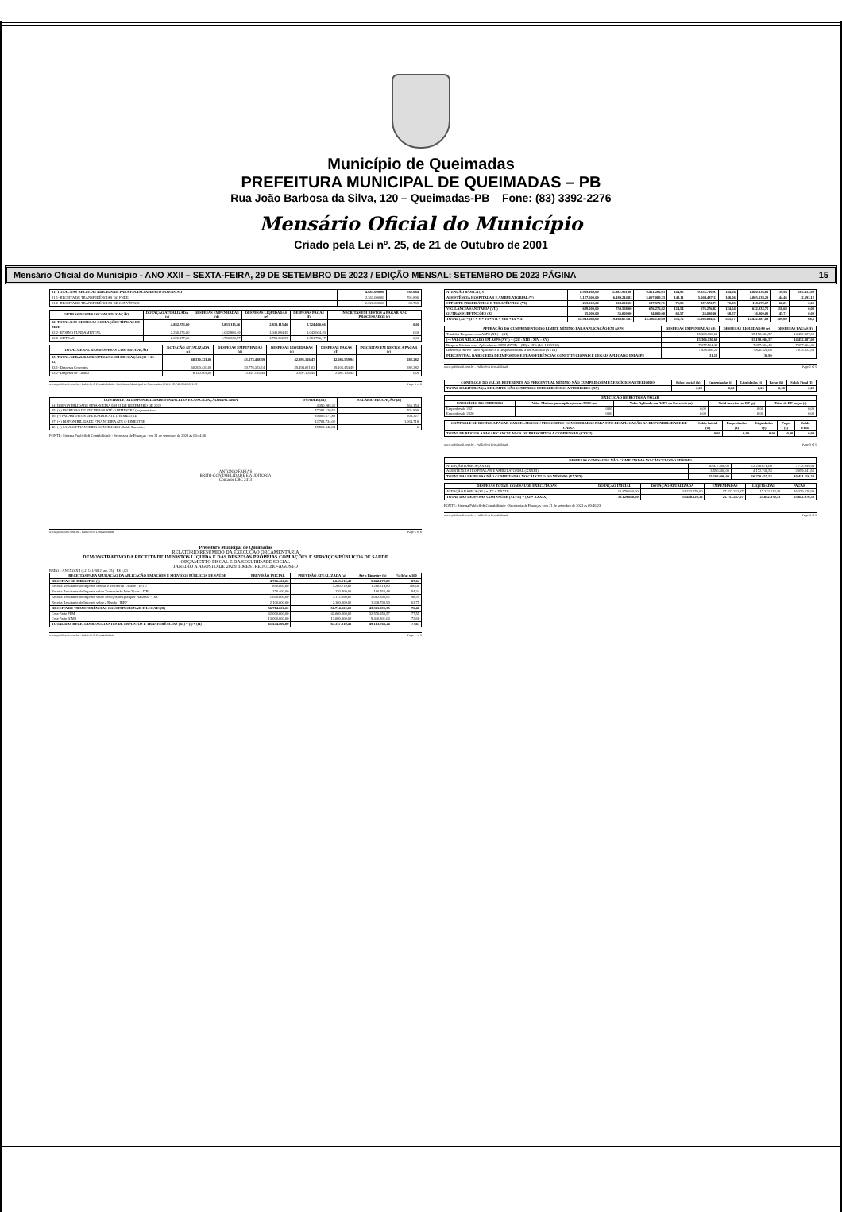Município de Queimadas
PREFEITURA MUNICIPAL DE QUEIMADAS – PB
Rua João Barbosa da Silva, 120 – Queimadas-PB Fone: (83) 3392-2276
Mensário Oficial do Município
Criado pela Lei nº. 25, de 21 de Outubro de 2001
Mensário Oficial do Município - ANO XXII – SEXTA-FEIRA, 29 DE SETEMBRO DE 2023 / EDIÇÃO MENSAL: SETEMBRO DE 2023 PÁGINA 15
| 31- TOTAL DAS RECEITAS ADICIONAIS PARA FINANCIAMENTO DO ENSINO | 4.683.000,00 | 782.684, |
| 31.1- RECEITA DE TRANSFERÊNCIAS DO FNDE | 2.363.000,00 | 701.890, |
| 31.2- RECEITA DE TRANSFERÊNCIAS DE CONVÊNIOS | 2.320.000,00 | 80.793, |
| OUTRAS DESPESAS COM EDUCAÇÃO | DOTAÇÃO ATUALIZADA (c) | DESPESAS EMPENHADAS (d) | DESPESAS LIQUIDADAS (e) | DESPESAS PAGAS (f) | INSCRITAS EM RESTOS A PAGAR NÃO PROCESSADOS (g) |
| --- | --- | --- | --- | --- | --- |
| 32- TOTAL DAS DESPESAS COM AÇÕES TÍPICAS DE MDE | 4.882.753,00 | 2.833.115,46 | 2.833.115,46 | 2.724.400,66 | 0,00 |
| 32.2- ENSINO FUNDAMENTAL | 2.256.576,00 | 1.042.884,49 | 1.042.884,49 | 1.042.604,49 | 0,00 |
| 32.8- OUTRAS | 2.320.177,00 | 1.790.230,97 | 1.790.230,97 | 1.681.796,17 | 0,00 |
| TOTAL GERAL DAS DESPESAS COM EDUCAÇÃO | DOTAÇÃO ATUALIZADA (c) | DESPESAS EMPENHADAS (d) | DESPESAS LIQUIDADAS (e) | DESPESAS PAGAS (f) | INSCRITAS EM RESTOS A PAGAR (g) |
| --- | --- | --- | --- | --- | --- |
| 33- TOTAL GERAL DAS DESPESAS COM EDUCAÇÃO (10 + 20 + 32) | 68.330.321,00 | 43.173.408,59 | 42.891.126,47 | 42.086.559,94 | 282.282, |
| 33.1- Despesas Correntes | 60.209.420,00 | 39.776.303,14 | 39.494.021,02 | 39.105.454,49 | 282.282, |
| 33.2- Despesas de Capital | 8.120.901,00 | 3.397.105,45 | 3.397.105,45 | 2.981.105,45 | 0,00 |
www.publicsoft.com.br - PublicSoft Contabilidade - Prefeitura Municipal de Queimadas CNPJ: 08.742.264/0001-22 Page 5 of 6
| CONTROLE DA DISPONIBILIDADE FINANCEIRA E CONCILIAÇÃO BANCÁRIA | FUNDEB (ah) | SALÁRIO EDUCAÇÃO (ai) |
| --- | --- | --- |
| 34- DISPONIBILIDADE FINANCEIRA EM 31 DE DEZEMBRO DE 2022 | 4.390.285,35 | 566.154, |
| 35- (+) INGRESSO DE RECURSOS ATÉ O BIMESTRE (orçamentário) | 47.381.120,55 | 701.890, |
| 36- (-) PAGAMENTOS EFETUADOS ATÉ O BIMESTRE | 39.066.671,88 | 203.327, |
| 37- (=) DISPONIBILIDADE FINANCEIRA ATÉ O BIMESTRE | 12.704.734,02 | 1.064.718, |
| 40- (=) SALDO FINANCEIRO CONCILIADO (Saldo Bancário) | 15.569.540,84 | 0, |
FONTE: Sistema PublicSoft Contabilidade - Secretaria de Finanças - em 21 de setembro de 2023 às 09:44:36
ANTONIO FARIAS
BRITO-CONTABILIDADE E AUDITORIA
Contador CRC 2413
www.publicsoft.com.br - PublicSoft Contabilidade Page 6 of 6
Prefeitura Municipal de Queimadas
RELATÓRIO RESUMIDO DA EXECUÇÃO ORÇAMENTÁRIA
DEMONSTRATIVO DA RECEITA DE IMPOSTOS LÍQUIDA E DAS DESPESAS PRÓPRIAS COM AÇÕES E SERVIÇOS PÚBLICOS DE SAÚDE
ORÇAMENTO FISCAL E DA SEGURIDADE SOCIAL
JANEIRO A AGOSTO DE 2023/BIMESTRE JULHO-AGOSTO
RREO – ANEXO XII (LC 141/2012, art. 35) R$ 1,00
| RECEITAS PARA APURAÇÃO DA APLICAÇÃO EM AÇÕES E SERVIÇOS PÚBLICOS DE SAÚDE | PREVISÃO INICIAL | PREVISÃO ATUALIZADA (a) | Até o Bimestre (b) | % (b/a) x 100 |
| --- | --- | --- | --- | --- |
| RECEITAS DE IMPOSTOS (I) | 4.760.400,00 | 6.643.010,42 | 5.822.172,89 | 87,64 |
| Receita Resultante do Imposto Predial e Territorial Urbano - IPTU | 850.000,00 | 1.260.219,80 | 1.260.219,80 | 100,00 |
| Receita Resultante do Imposto sobre Transmissão Inter Vivos - ITBI | 170.400,00 | 170.400,00 | 160.763,48 | 94,34 |
| Receita Resultante do Imposto sobre Serviços de Qualquer Natureza - ISS | 1.640.000,00 | 3.112.390,62 | 3.062.390,62 | 98,39 |
| Receita Resultante do Imposto sobre a Renda - IRRF | 2.100.000,00 | 2.100.000,00 | 1.338.798,99 | 63,75 |
| RECEITA DE TRANSFERÊNCIAS CONSTITUCIONAIS E LEGAIS (II) | 56.714.000,00 | 56.714.000,00 | 43.361.590,35 | 76,46 |
| Cota-Parte FPM | 42.000.000,00 | 42.000.000,00 | 32.570.958,57 | 77,55 |
| Cota-Parte ICMS | 13.000.000,00 | 13.000.000,00 | 9.446.301,04 | 72,66 |
| TOTAL DAS RECEITAS RESULTANTES DE IMPOSTOS E TRANFERÊNCIAS (III) = (I) + (II) | 61.474.400,00 | 63.357.010,42 | 49.183.763,24 | 77,63 |
www.publicsoft.com.br - PublicSoft Contabilidade Page 1 of 5
| ATENÇÃO BÁSICA (IV) | 8.939.160,00 | 11.982.901,00 | 9.461.202,93 | 144,95 | 9.355.749,93 | 144,04 | 8.880.836,01 | 139,94 | 105.453,00 |
| ASSISTÊNCIA HOSPITALAR E AMBULATORIAL (V) | 5.127.500,00 | 6.189.214,83 | 5.007.080,23 | 148,11 | 5.004.487,11 | 148,06 | 4.805.138,29 | 144,46 | 2.593,12 |
| SUPORTE PROFILÁTICO E TERAPÊUTICO (VI) | 203.000,00 | 203.000,00 | 137.570,71 | 70,55 | 137.570,71 | 70,55 | 118.579,07 | 60,81 | 0,00 |
| VIGILÂNCIA SANITÁRIA (VII) | 639.000,00 | 759.558,00 | 676.276,82 | 124,54 | 676.276,82 | 124,54 | 632.333,71 | 118,68 | 0,00 |
| OUTRAS SUBFUNÇÕES (X) | 35.000,00 | 35.000,00 | 24.000,00 | 68,57 | 24.000,00 | 68,57 | 16.000,00 | 45,71 | 0,00 |
| TOTAL (XI) = (IV + V + VI + VII + VIII + IX + X) | 14.943.660,00 | 19.169.673,83 | 15.306.130,69 | 556,72 | 15.198.084,57 | 555,77 | 14.452.887,08 | 509,60 | 68,5 |
| APURAÇÃO DO CUMPRIMENTO DO LIMITE MÍNIMO PARA APLICAÇÃO EM ASPS | DESPESAS EMPENHADAS (d) | DESPESAS LIQUIDADAS (e) | DESPESAS PAGAS (f) |
| --- | --- | --- | --- |
| Total das Despesas com ASPS (XII) = (XI) | 15.306.130,69 | 15.198.084,57 | 14.452.887,08 |
| (=) VALOR APLICADO EM ASPS (XVI) = (XII - XIII - XIV - XV) | 15.306.130,69 | 15.198.084,57 | 14.452.887,08 |
| Despesa Mínima a ser Aplicada em ASPS (XVII) = (III) x 15% (LC 141/2012) | 7.377.564,49 | 7.377.564,49 | 7.377.564,49 |
| Diferença entre o Valor Aplicado e a Despesa Mínima a ser Aplicada (XVIII) | 7.928.566,20 | 7.820.520,08 | 7.075.322,59 |
| PERCENTUAL DA RECEITA DE IMPOSTOS E TRANSFERÊNCIAS CONSTITUCIONAIS E LEGAIS APLICADO EM ASPS | 31,12 | 30,90 | |
www.publicsoft.com.br - PublicSoft Contabilidade Page 2 of 5
| CONTROLE DO VALOR REFERENTE AO PERCENTUAL MÍNIMO NÃO CUMPRIDO EM EXERCÍCIOS ANTERIORES | Saldo Inicial (h) | Empenhadas (i) | Liquidadas (j) | Pagas (k) | Saldo Final (l) |
| --- | --- | --- | --- | --- | --- |
| TOTAL DA DIFERENÇA DE LIMITE NÃO CUMPRIDO EM EXERCÍCIOS ANTERIORES (XX) | 0,00 | 0,00 | 0,00 | 0,00 | 0,00 |
| EXECUÇÃO DE RESTOS A PAGAR | | | | |
| --- | --- | --- | --- | --- |
| EXERCÍCIO DO EMPENHO | Valor Mínimo para aplicação em ASPS (m) | Valor Aplicado em ASPS no Exercício (n) | Total inscrito em RP (p) | Total de RP pagos (s) |
| Empenhos de 2021 | 0,00 | 0,00 | 0,00 | 0,00 |
| Empenhos de 2020 | 0,00 | 0,00 | 0,00 | 0,00 |
| CONTROLE DE RESTOS A PAGAR CANCELADOS OU PRESCRITOS CONSIDERADOS PARA FINS DE APLICAÇÃO DA DISPONIBILIDADE DE CAIXA | Saldo Inicial (w) | Empenhadas (x) | Liquidadas (y) | Pagas (z) | Saldo Final |
| --- | --- | --- | --- | --- | --- |
| TOTAL DE RESTOS A PAGAR CANCELADOS OU PRESCRITOS A COMPENSAR (XXVII) | 0,00 | 0,00 | 0,00 | 0,00 | 0,00 |
www.publicsoft.com.br - PublicSoft Contabilidade Page 3 of 5
| DESPESAS COM SAÚDE NÃO COMPUTADAS NO CÁLCULO DO MÍNIMO | | | |
| --- | --- | --- | --- |
| ATENÇÃO BÁSICA (XXXII) | 10.937.500,00 | 12.250.678,00 | 7.772.049,94 |
| ASSISTÊNCIA HOSPITALAR E AMBULATORIAL (XXXIII) | 3.596.500,00 | 4.172.746,53 | 2.059.341,65 |
| TOTAL DAS DESPESAS NÃO COMPUTADAS NO CÁLCULO DO MÍNIMO (XXXIX) | 15.186.000,00 | 16.270.455,53 | 10.451.116,38 |
| DESPESAS TOTAIS COM SAÚDE EXECUTADAS | DOTAÇÃO INICIAL | DOTAÇÃO ATUALIZADA | EMPENHADAS | LIQUIDADAS | PAGAS |
| --- | --- | --- | --- | --- | --- |
| ATENÇÃO BÁSICA (XL) = (IV + XXXII) | 19.876.660,00 | 24.233.579,00 | 17.233.252,87 | 17.122.612,49 | 16.379.628,98 |
| TOTAL DAS DESPESAS COM SAÚDE (XLVII) = (XI + XXXIX) | 30.129.660,00 | 35.440.129,36 | 25.757.247,07 | 25.642.970,33 | 25.642.970,33 |
FONTE: Sistema PublicSoft Contabilidade - Secretaria de Finanças - em 21 de setembro de 2023 às 09:46:23
www.publicsoft.com.br - PublicSoft Contabilidade Page 4 of 5